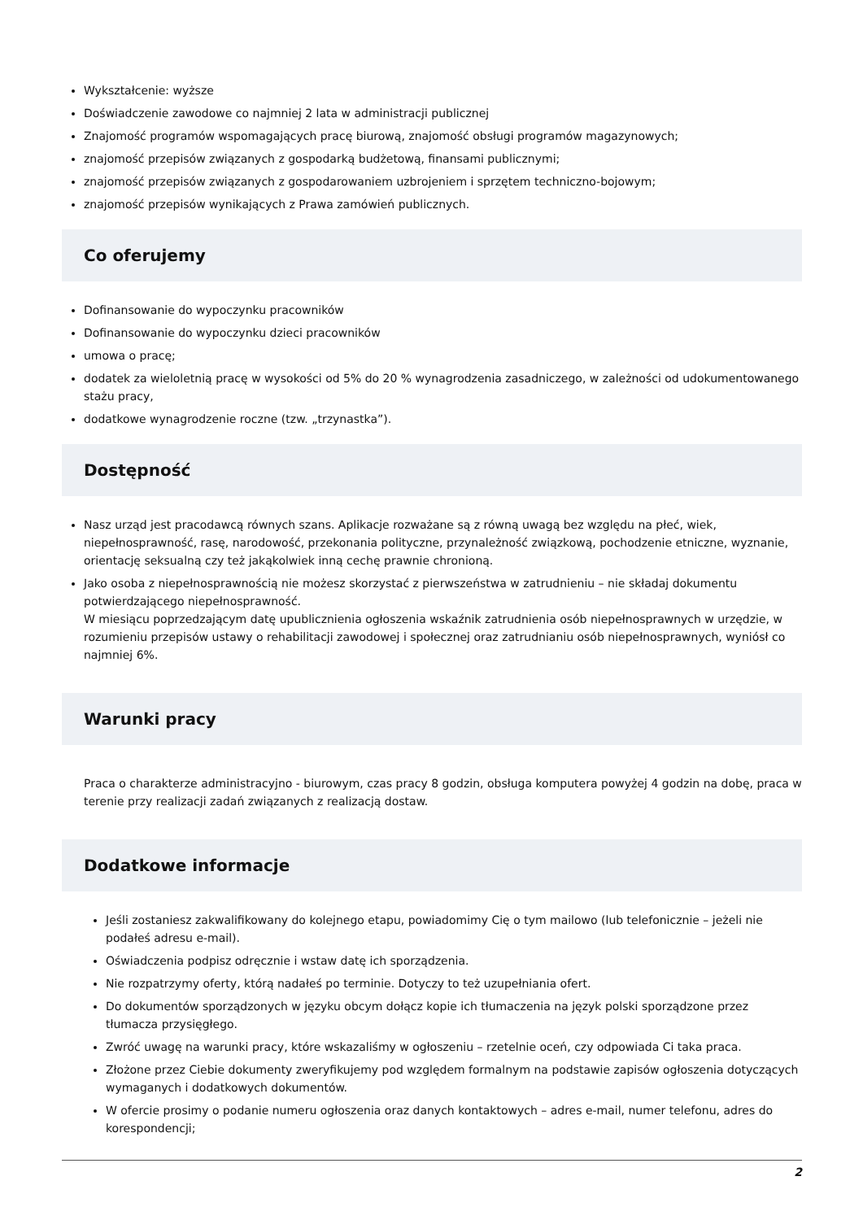Wykształcenie: wyższe
Doświadczenie zawodowe co najmniej 2 lata w administracji publicznej
Znajomość programów wspomagających pracę biurową, znajomość obsługi programów magazynowych;
znajomość przepisów związanych z gospodarką budżetową, finansami publicznymi;
znajomość przepisów związanych z gospodarowaniem uzbrojeniem i sprzętem techniczno-bojowym;
znajomość przepisów wynikających z Prawa zamówień publicznych.
Co oferujemy
Dofinansowanie do wypoczynku pracowników
Dofinansowanie do wypoczynku dzieci pracowników
umowa o pracę;
dodatek za wieloletnią pracę w wysokości od 5% do 20 % wynagrodzenia zasadniczego, w zależności od udokumentowanego stażu pracy,
dodatkowe wynagrodzenie roczne (tzw. „trzynastka”).
Dostępność
Nasz urząd jest pracodawcą równych szans. Aplikacje rozważane są z równą uwagą bez względu na płeć, wiek, niepełnosprawność, rasę, narodowość, przekonania polityczne, przynależność związkową, pochodzenie etniczne, wyznanie, orientację seksualną czy też jakąkolwiek inną cechę prawnie chronioną.
Jako osoba z niepełnosprawnością nie możesz skorzystać z pierwszeństwa w zatrudnieniu – nie składaj dokumentu potwierdzającego niepełnosprawność.
W miesiącu poprzedzającym datę upublicznienia ogłoszenia wskaźnik zatrudnienia osób niepełnosprawnych w urzędzie, w rozumieniu przepisów ustawy o rehabilitacji zawodowej i społecznej oraz zatrudnianiu osób niepełnosprawnych, wyniósł co najmniej 6%.
Warunki pracy
Praca o charakterze administracyjno - biurowym, czas pracy 8 godzin, obsługa komputera powyżej 4 godzin na dobę, praca w terenie przy realizacji zadań związanych z realizacją dostaw.
Dodatkowe informacje
Jeśli zostaniesz zakwalifikowany do kolejnego etapu, powiadomimy Cię o tym mailowo (lub telefonicznie – jeżeli nie podałeś adresu e-mail).
Oświadczenia podpisz odręcznie i wstaw datę ich sporządzenia.
Nie rozpatrzymy oferty, którą nadałeś po terminie. Dotyczy to też uzupełniania ofert.
Do dokumentów sporządzonych w języku obcym dołącz kopie ich tłumaczenia na język polski sporządzone przez tłumacza przysięgłego.
Zwróć uwagę na warunki pracy, które wskazaliśmy w ogłoszeniu – rzetelnie oceń, czy odpowiada Ci taka praca.
Złożone przez Ciebie dokumenty zweryfikujemy pod względem formalnym na podstawie zapisów ogłoszenia dotyczących wymaganych i dodatkowych dokumentów.
W ofercie prosimy o podanie numeru ogłoszenia oraz danych kontaktowych – adres e-mail, numer telefonu, adres do korespondencji;
2